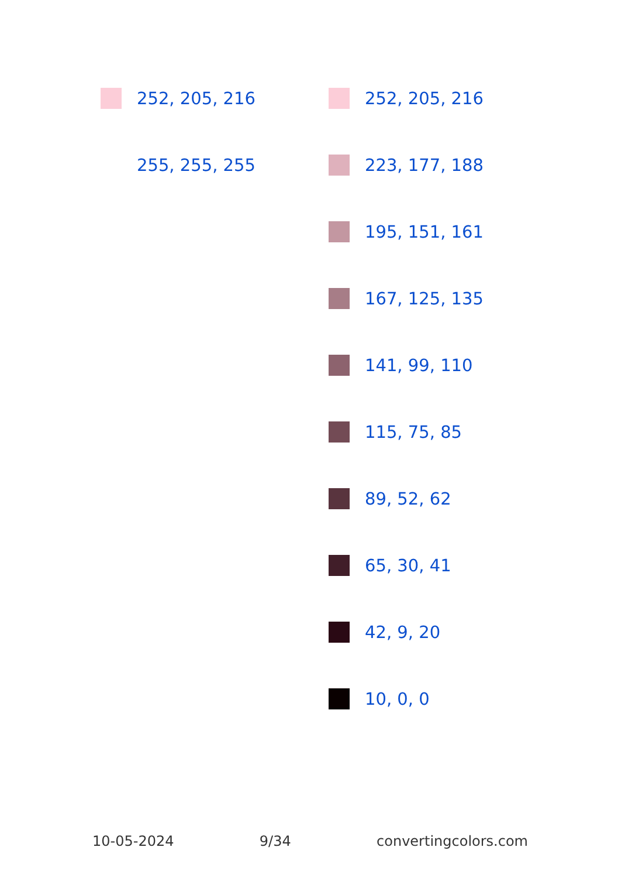252, 205, 216
255, 255, 255
252, 205, 216
223, 177, 188
195, 151, 161
167, 125, 135
141, 99, 110
115, 75, 85
89, 52, 62
65, 30, 41
42, 9, 20
10, 0, 0
10-05-2024 9/34 convertingcolors.com